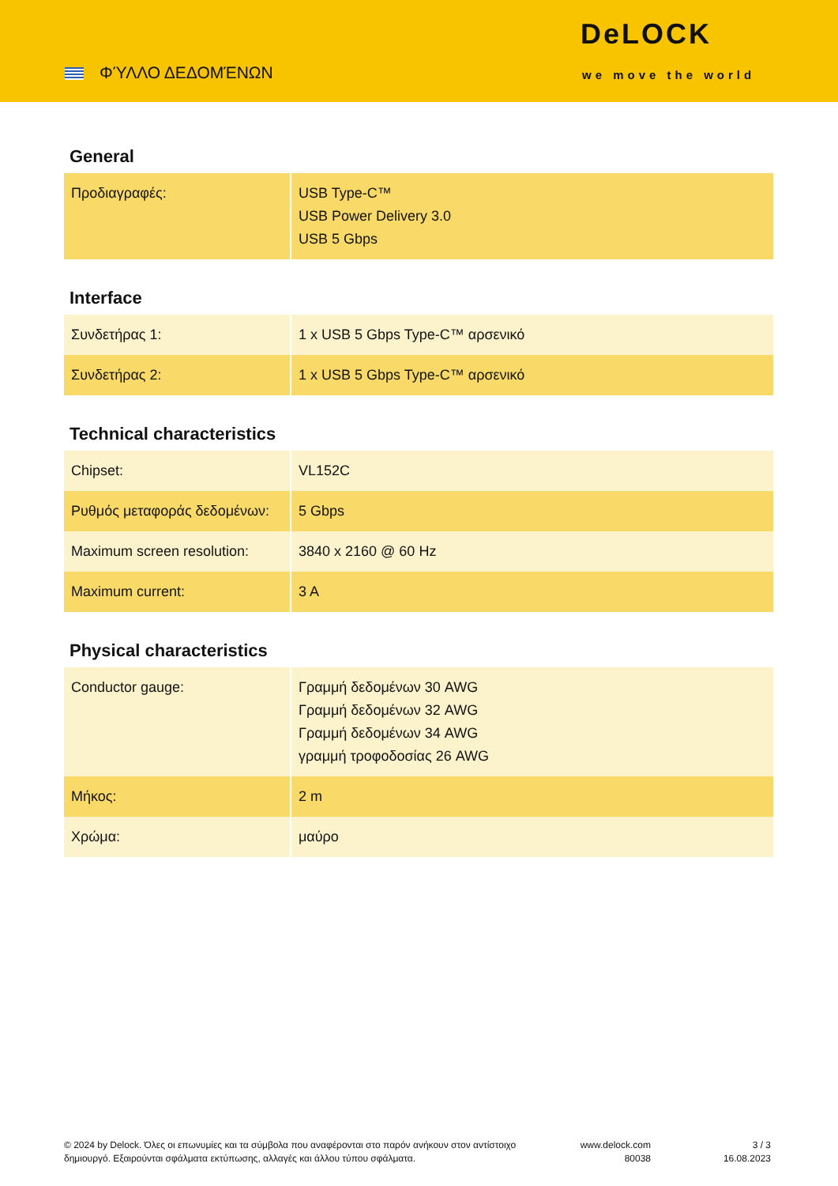ΦΎΛΛΟ ΔΕΔΟΜΈΝΩΝ
DeLOCK
we move the world
General
| Προδιαγραφές: | USB Type-C™ USB Power Delivery 3.0 USB 5 Gbps |
Interface
| Συνδετήρας 1: | 1 x USB 5 Gbps Type-C™ αρσενικό |
| Συνδετήρας 2: | 1 x USB 5 Gbps Type-C™ αρσενικό |
Technical characteristics
| Chipset: | VL152C |
| Ρυθμός μεταφοράς δεδομένων: | 5 Gbps |
| Maximum screen resolution: | 3840 x 2160 @ 60 Hz |
| Maximum current: | 3 A |
Physical characteristics
| Conductor gauge: | Γραμμή δεδομένων 30 AWG Γραμμή δεδομένων 32 AWG Γραμμή δεδομένων 34 AWG γραμμή τροφοδοσίας 26 AWG |
| Μήκος: | 2 m |
| Χρώμα: | μαύρο |
© 2024 by Delock. Όλες οι επωνυμίες και τα σύμβολα που αναφέρονται στο παρόν ανήκουν στον αντίστοιχο δημιουργό. Εξαιρούνται σφάλματα εκτύπωσης, αλλαγές και άλλου τύπου σφάλματα.
www.delock.com
80038
3 / 3
16.08.2023